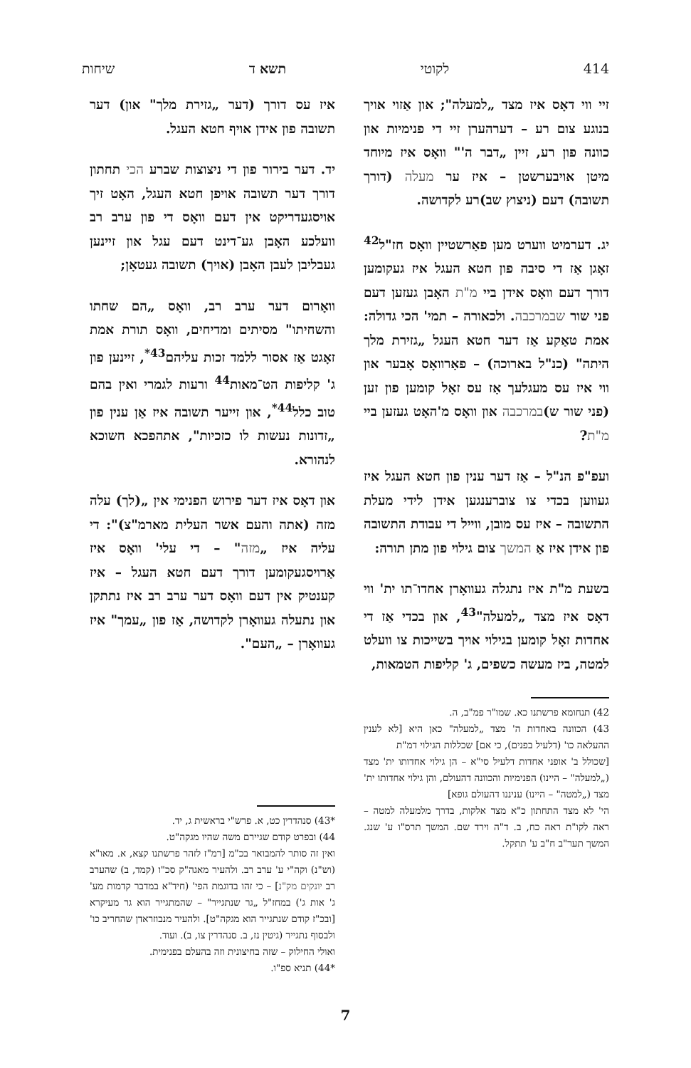414 לקוטי תשא ד שיחות
זיי ווי דאָס איז מצד „למעלה"; און אַזוי אויך בנוגע צום רע – דערהערן זיי די פנימיות און כוונה פון רע, זיין „דבר ה'" וואָס איז מיוחד מיטן אויבערשטן – איז ער מעלה (דורך תשובה) דעם (ניצוץ שב)רע לקדושה.
יג. דערמיט ווערט מען פאַרשטיין וואָס חז"ל<sup>42</sup> זאָגן אַז די סיבה פון חטא העגל איז געקומען דורך דעם וואָס אידן ביי מ"ת האָבן געזען דעם פני שור שבמרכבה. ולכאורה – תמי' הכי גדולה: אמת טאַקע אַז דער חטא העגל „גזירת מלך היתה" (כנ"ל בארוכה) – פאַרוואָס אָבער און ווי איז עס מעגלעך אַז עס זאָל קומען פון זען (פני שור ש)במרכבה און וואָס מ'האָט געזען ביי מ"ת?
ועפ"פ הנ"ל – אַז דער ענין פון חטא העגל איז געווען בכדי צו צוברענגען אידן לידי מעלת התשובה – איז עס מובן, ווייל די עבודת התשובה פון אידן איז אַ המשך צום גילוי פון מתן תורה:
בשעת מ"ת איז נתגלה געוואָרן אחדו־תו ית' ווי דאָס איז מצד „למעלה"<sup>43</sup>, און בכדי אַז די אחדות זאָל קומען בגילוי אויך בשייכות צו וועלט למטה, ביז מעשה כשפים, ג' קליפות הטמאות,
42) תנחומא פרשתנו כא. שמו"ר פמ"ב, ה.
43) הכוונה באחדות ה' מצד „למעלה" כאן היא [לא לענין ההעלאה כו' (דלעיל בפנים), כי אם] שכללות הגילוי דמ"ת
[שכולל ב' אופני אחדות דלעיל סי"א – הן גילוי אחדותו ית' מצד („למעלה" – היינו) הפנימיות והכוונה דהעולם, והן גילוי אחדותו ית' מצד („למטה" – היינו) עניננו דהעולם גופא]
הי' לא מצד התחתון כ"א מצד אלקות, בדרך מלמעלה למטה – ראה לקו"ת ראה כח, ב. ד"ה וירד שם. המשך תרס"ו ע' שנג. המשך תער"ב ח"ב ע' תתקל.
איז עס דורך (דער „גזירת מלך" און) דער תשובה פון אידן אויף חטא העגל.
יד. דער בירור פון די ניצוצות שברע הכי תחתון דורך דער תשובה אויפן חטא העגל, האָט זיך אויסגעדריקט אין דעם וואָס די פון ערב רב וועלכע האָבן גע־דינט דעם עגל און זיינען געבליבן לעבן האָבן (אויך) תשובה געטאָן;
וואָרום דער ערב רב, וואָס „הם שחתו והשחיתו" מסיתים ומדיחים, וואָס תורת אמת זאָגט אַז אסור ללמד זכות עליהם<sup>43*</sup>, זיינען פון ג' קליפות הט־מאות<sup>44</sup> ורעות לגמרי ואין בהם טוב כלל<sup>44*</sup>, און זייער תשובה איז אַן ענין פון „זדונות נעשות לו כזכיות", אתהפכא חשוכא לנהורא.
און דאָס איז דער פירוש הפנימי אין „(לך) עלה מזה (אתה והעם אשר העלית מארמ"צ)": די עליה איז „מזה" – די עלי' וואָס איז אַרויסגעקומען דורך דעם חטא העגל – איז קענטיק אין דעם וואָס דער ערב רב איז נתתקן און נתעלה געוואָרן לקדושה, אַז פון „עמך" איז געוואָרן – „העם".
*43) סנהדרין כט, א. פרש"י בראשית ג, יד.
44) ובפרט קודם שגיירם משה שהיו מגקה"ט.
ואין זה סותר להמבואר בכ"מ [רמ"ז לזהר פרשתנו קצא, א. מאו"א (וש"נ) וקה"י ע' ערב רב. ולהעיר מאגה"ק סכ"ו (קמד, ב) שהערב רב יונקים מק"נ] – כי זהו בדוגמת הפי' (חיד"א במדבר קדמות מע' ג' אות ג') במחז"ל „גר שנתגייר" – שהמתגייר הוא גר מעיקרא [ובכ"ז קודם שנתגייר הוא מגקה"ט]. ולהעיר מנבוזראדן שהחריב כו' ולבסוף נתגייר (גיטין נז, ב. סנהדרין צו, ב). ועוד.
ואולי החילוק – שזה בחיצונית וזה בהעלם בפנימית.
*44) תניא ספ"ו.
7